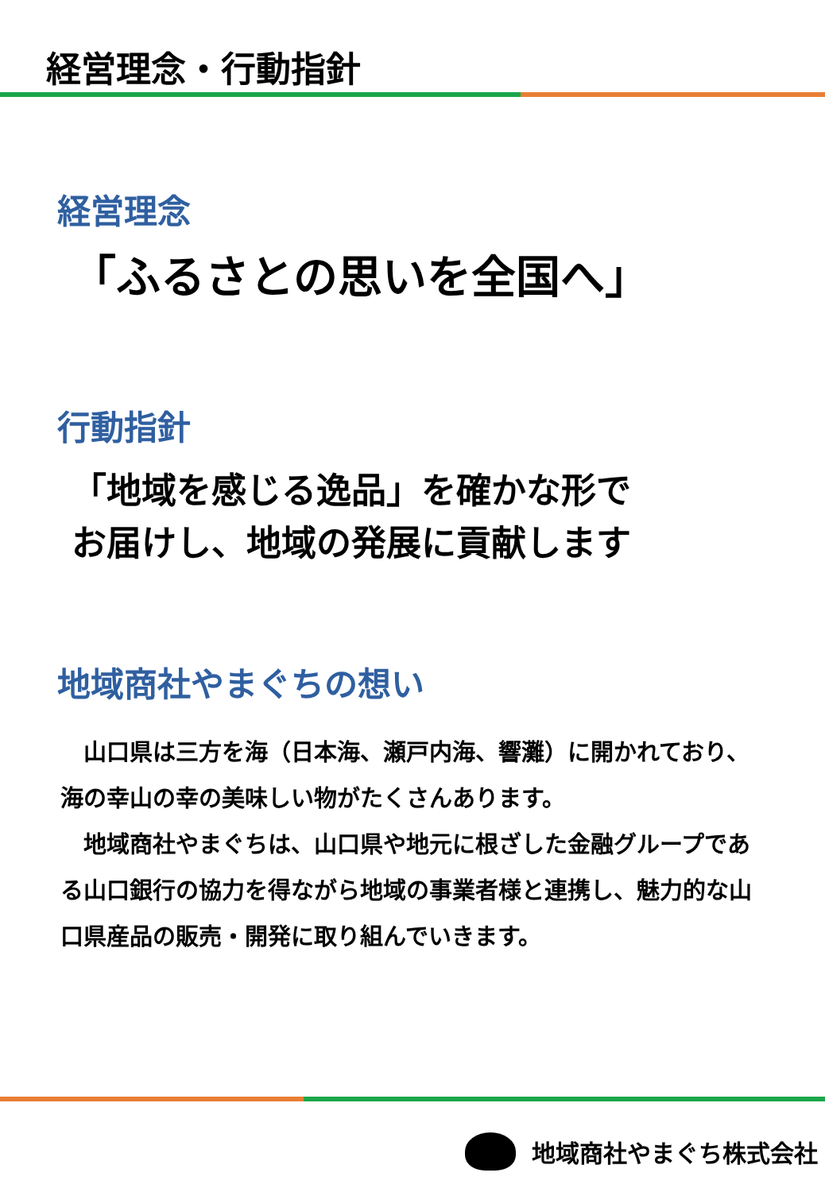経営理念・行動指針
経営理念
「ふるさとの思いを全国へ」
行動指針
「地域を感じる逸品」を確かな形で
お届けし、地域の発展に貢献します
地域商社やまぐちの想い
　山口県は三方を海（日本海、瀬戸内海、響灘）に開かれており、海の幸山の幸の美味しい物がたくさんあります。
　地域商社やまぐちは、山口県や地元に根ざした金融グループである山口銀行の協力を得ながら地域の事業者様と連携し、魅力的な山口県産品の販売・開発に取り組んでいきます。
地域商社やまぐち株式会社